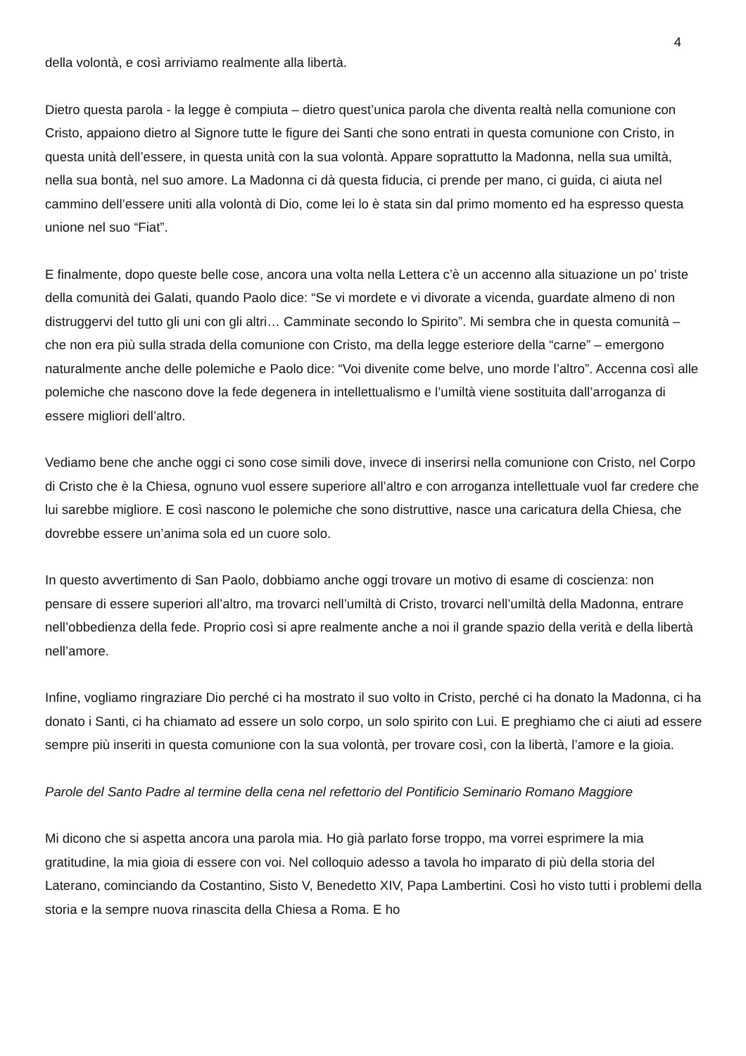4
della volontà, e così arriviamo realmente alla libertà.
Dietro questa parola - la legge è compiuta – dietro quest’unica parola che diventa realtà nella comunione con Cristo, appaiono dietro al Signore tutte le figure dei Santi che sono entrati in questa comunione con Cristo, in questa unità dell’essere, in questa unità con la sua volontà. Appare soprattutto la Madonna, nella sua umiltà, nella sua bontà, nel suo amore. La Madonna ci dà questa fiducia, ci prende per mano, ci guida, ci aiuta nel cammino dell’essere uniti alla volontà di Dio, come lei lo è stata sin dal primo momento ed ha espresso questa unione nel suo “Fiat”.
E finalmente, dopo queste belle cose, ancora una volta nella Lettera c’è un accenno alla situazione un po’ triste della comunità dei Galati, quando Paolo dice: “Se vi mordete e vi divorate a vicenda, guardate almeno di non distruggervi del tutto gli uni con gli altri… Camminate secondo lo Spirito”. Mi sembra che in questa comunità – che non era più sulla strada della comunione con Cristo, ma della legge esteriore della “carne” – emergono naturalmente anche delle polemiche e Paolo dice: “Voi divenite come belve, uno morde l’altro”. Accenna così alle polemiche che nascono dove la fede degenera in intellettualismo e l’umiltà viene sostituita dall’arroganza di essere migliori dell’altro.
Vediamo bene che anche oggi ci sono cose simili dove, invece di inserirsi nella comunione con Cristo, nel Corpo di Cristo che è la Chiesa, ognuno vuol essere superiore all’altro e con arroganza intellettuale vuol far credere che lui sarebbe migliore. E così nascono le polemiche che sono distruttive, nasce una caricatura della Chiesa, che dovrebbe essere un’anima sola ed un cuore solo.
In questo avvertimento di San Paolo, dobbiamo anche oggi trovare un motivo di esame di coscienza: non pensare di essere superiori all’altro, ma trovarci nell’umiltà di Cristo, trovarci nell’umiltà della Madonna, entrare nell’obbedienza della fede. Proprio così si apre realmente anche a noi il grande spazio della verità e della libertà nell’amore.
Infine, vogliamo ringraziare Dio perché ci ha mostrato il suo volto in Cristo, perché ci ha donato la Madonna, ci ha donato i Santi, ci ha chiamato ad essere un solo corpo, un solo spirito con Lui. E preghiamo che ci aiuti ad essere sempre più inseriti in questa comunione con la sua volontà, per trovare così, con la libertà, l’amore e la gioia.
Parole del Santo Padre al termine della cena nel refettorio del Pontificio Seminario Romano Maggiore
Mi dicono che si aspetta ancora una parola mia. Ho già parlato forse troppo, ma vorrei esprimere la mia gratitudine, la mia gioia di essere con voi. Nel colloquio adesso a tavola ho imparato di più della storia del Laterano, cominciando da Costantino, Sisto V, Benedetto XIV, Papa Lambertini. Così ho visto tutti i problemi della storia e la sempre nuova rinascita della Chiesa a Roma. E ho